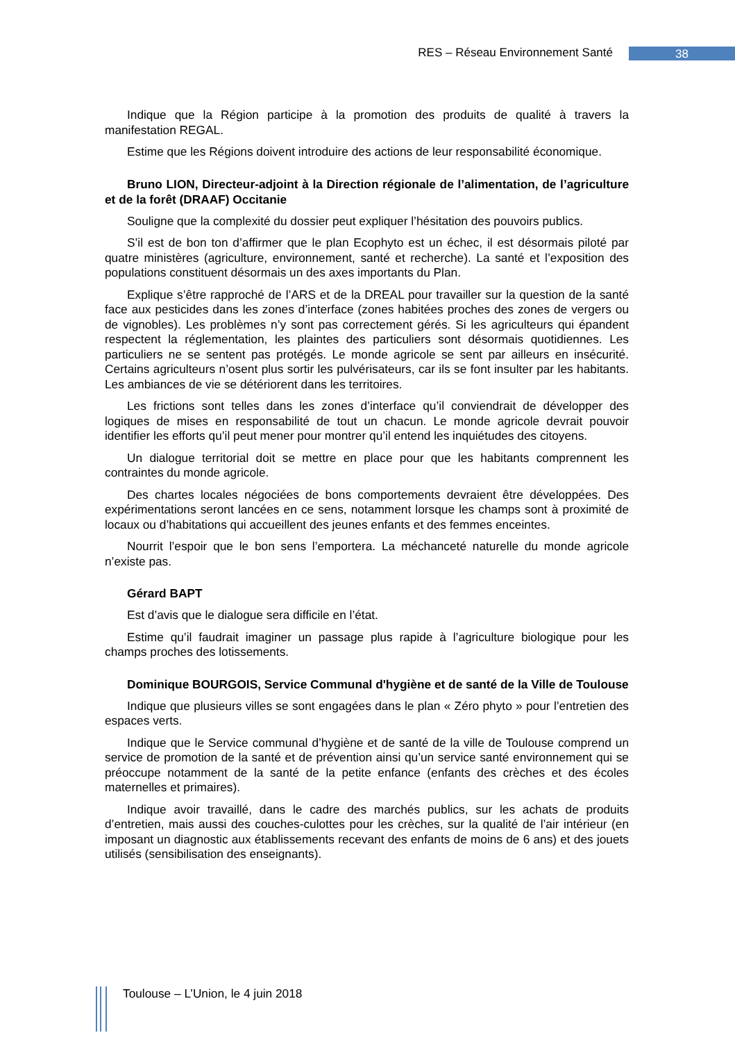RES – Réseau Environnement Santé
38
Indique que la Région participe à la promotion des produits de qualité à travers la manifestation REGAL.
Estime que les Régions doivent introduire des actions de leur responsabilité économique.
Bruno LION, Directeur-adjoint à la Direction régionale de l’alimentation, de l’agriculture et de la forêt (DRAAF) Occitanie
Souligne que la complexité du dossier peut expliquer l’hésitation des pouvoirs publics.
S’il est de bon ton d’affirmer que le plan Ecophyto est un échec, il est désormais piloté par quatre ministères (agriculture, environnement, santé et recherche). La santé et l’exposition des populations constituent désormais un des axes importants du Plan.
Explique s’être rapproché de l’ARS et de la DREAL pour travailler sur la question de la santé face aux pesticides dans les zones d’interface (zones habitées proches des zones de vergers ou de vignobles). Les problèmes n’y sont pas correctement gérés. Si les agriculteurs qui épandent respectent la réglementation, les plaintes des particuliers sont désormais quotidiennes. Les particuliers ne se sentent pas protégés. Le monde agricole se sent par ailleurs en insécurité. Certains agriculteurs n’osent plus sortir les pulvérisateurs, car ils se font insulter par les habitants. Les ambiances de vie se détériorent dans les territoires.
Les frictions sont telles dans les zones d’interface qu’il conviendrait de développer des logiques de mises en responsabilité de tout un chacun. Le monde agricole devrait pouvoir identifier les efforts qu’il peut mener pour montrer qu’il entend les inquiétudes des citoyens.
Un dialogue territorial doit se mettre en place pour que les habitants comprennent les contraintes du monde agricole.
Des chartes locales négociées de bons comportements devraient être développées. Des expérimentations seront lancées en ce sens, notamment lorsque les champs sont à proximité de locaux ou d’habitations qui accueillent des jeunes enfants et des femmes enceintes.
Nourrit l’espoir que le bon sens l’emportera. La méchanceté naturelle du monde agricole n’existe pas.
Gérard BAPT
Est d’avis que le dialogue sera difficile en l’état.
Estime qu’il faudrait imaginer un passage plus rapide à l’agriculture biologique pour les champs proches des lotissements.
Dominique BOURGOIS, Service Communal d'hygiène et de santé de la Ville de Toulouse
Indique que plusieurs villes se sont engagées dans le plan « Zéro phyto » pour l’entretien des espaces verts.
Indique que le Service communal d’hygiène et de santé de la ville de Toulouse comprend un service de promotion de la santé et de prévention ainsi qu’un service santé environnement qui se préoccupe notamment de la santé de la petite enfance (enfants des crèches et des écoles maternelles et primaires).
Indique avoir travaillé, dans le cadre des marchés publics, sur les achats de produits d’entretien, mais aussi des couches-culottes pour les crèches, sur la qualité de l’air intérieur (en imposant un diagnostic aux établissements recevant des enfants de moins de 6 ans) et des jouets utilisés (sensibilisation des enseignants).
Toulouse – L’Union, le 4 juin 2018